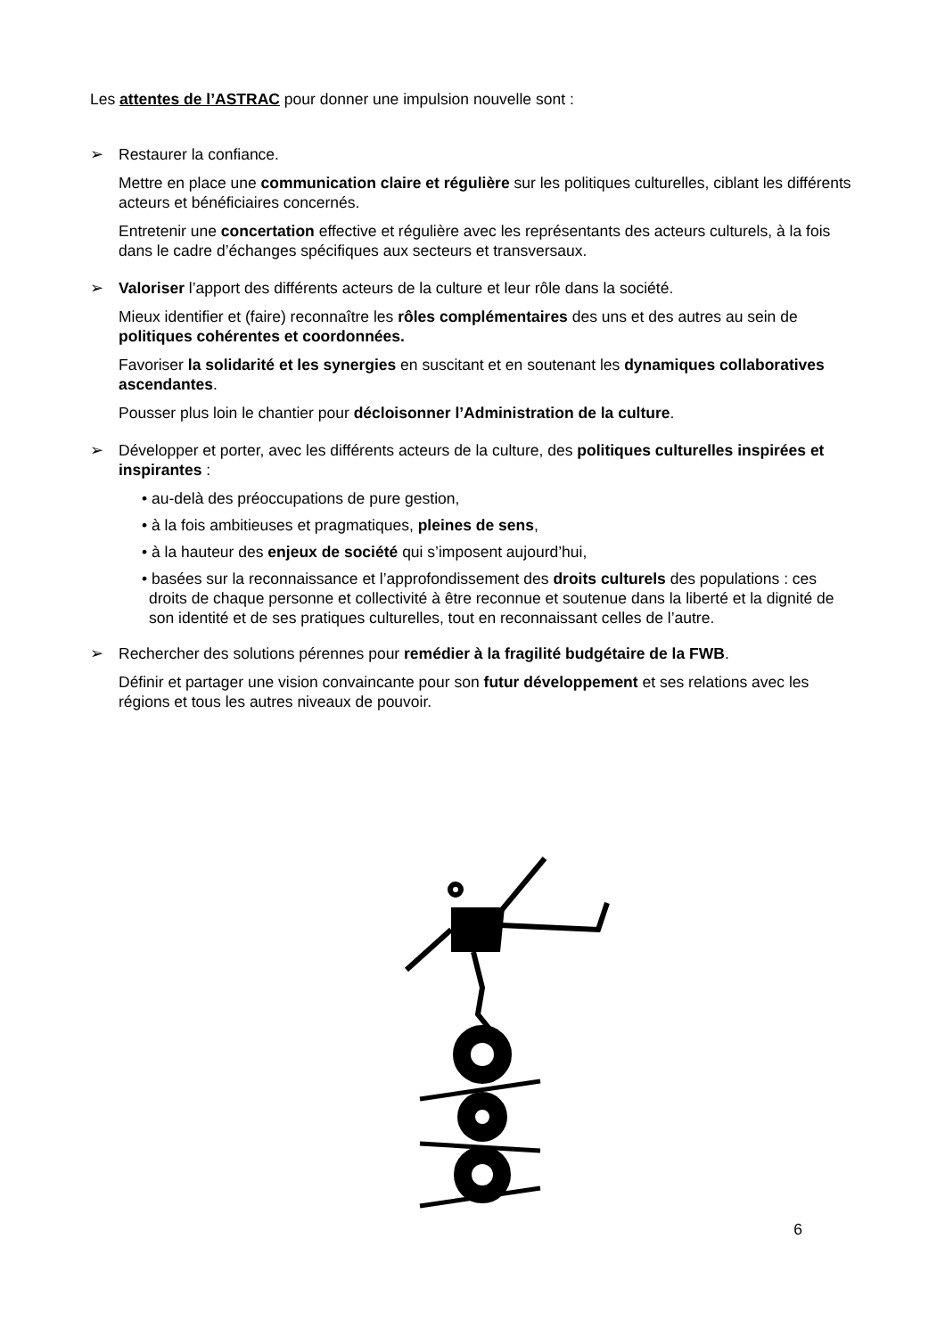Les attentes de l’ASTRAC pour donner une impulsion nouvelle sont :
➢ Restaurer la confiance.
Mettre en place une communication claire et régulière sur les politiques culturelles, ciblant les différents acteurs et bénéficiaires concernés.
Entretenir une concertation effective et régulière avec les représentants des acteurs culturels, à la fois dans le cadre d’échanges spécifiques aux secteurs et transversaux.
➢ Valoriser l’apport des différents acteurs de la culture et leur rôle dans la société.
Mieux identifier et (faire) reconnaître les rôles complémentaires des uns et des autres au sein de politiques cohérentes et coordonnées.
Favoriser la solidarité et les synergies en suscitant et en soutenant les dynamiques collaboratives ascendantes.
Pousser plus loin le chantier pour décloisonner l’Administration de la culture.
➢ Développer et porter, avec les différents acteurs de la culture, des politiques culturelles inspirées et inspirantes :
• au-delà des préoccupations de pure gestion,
• à la fois ambitieuses et pragmatiques, pleines de sens,
• à la hauteur des enjeux de société qui s’imposent aujourd’hui,
• basées sur la reconnaissance et l’approfondissement des droits culturels des populations : ces droits de chaque personne et collectivité à être reconnue et soutenue dans la liberté et la dignité de son identité et de ses pratiques culturelles, tout en reconnaissant celles de l’autre.
➢ Rechercher des solutions pérennes pour remédier à la fragilité budgétaire de la FWB.
Définir et partager une vision convaincante pour son futur développement et ses relations avec les régions et tous les autres niveaux de pouvoir.
6